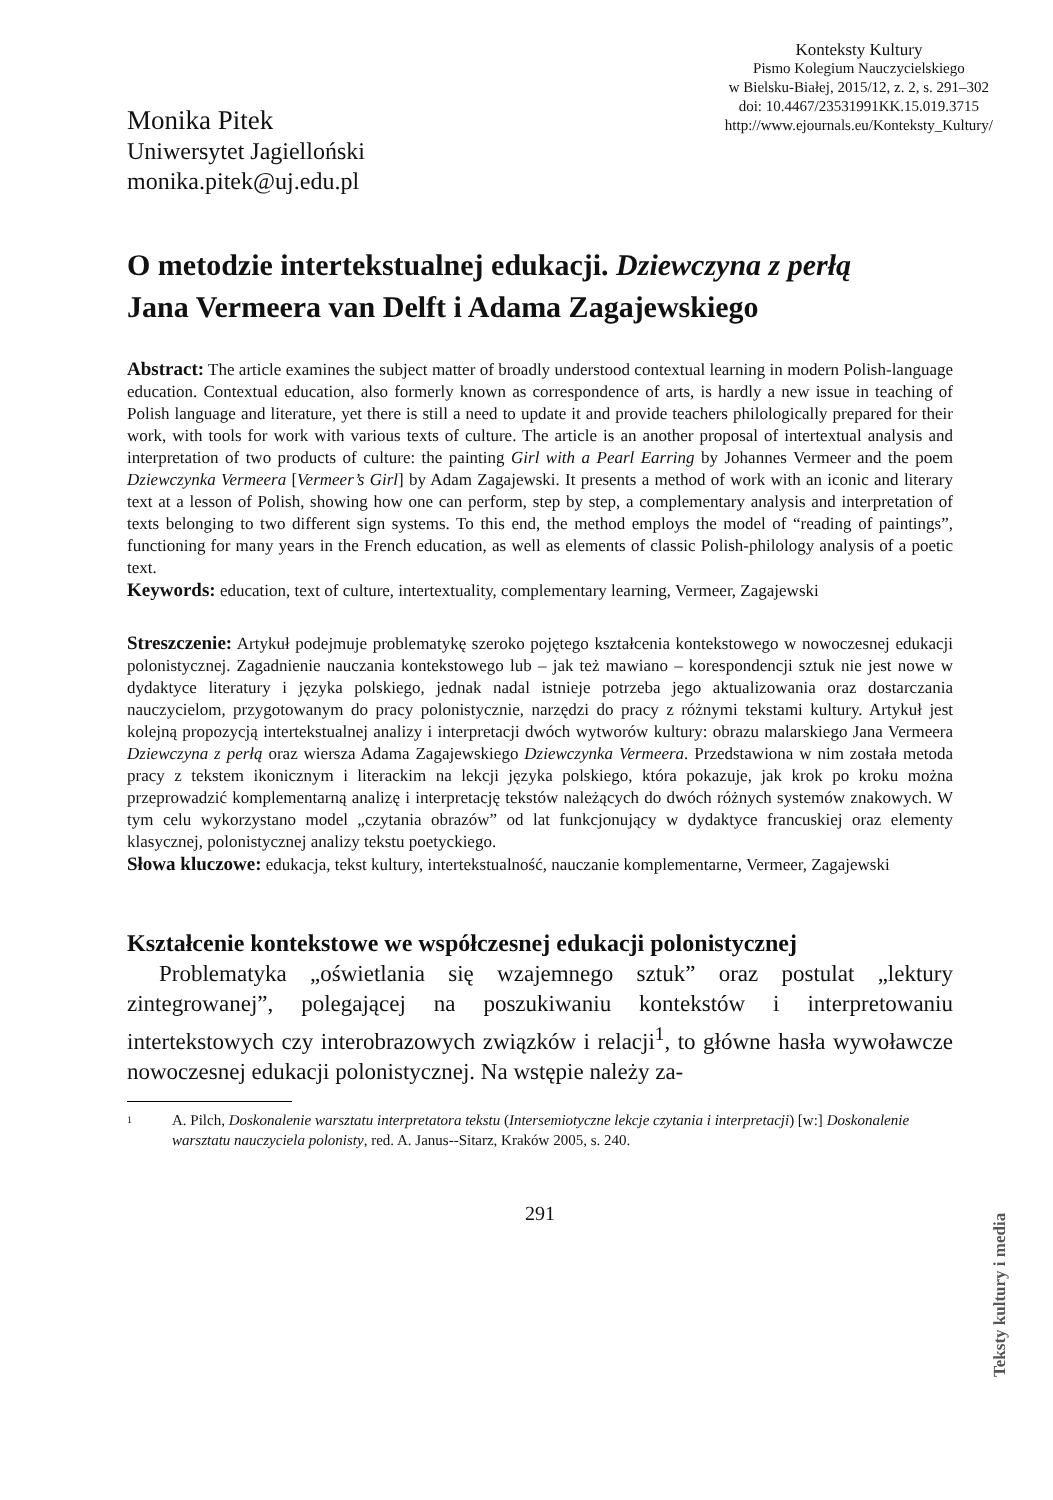Monika Pitek
Uniwersytet Jagielloński
monika.pitek@uj.edu.pl
Konteksty Kultury
Pismo Kolegium Nauczycielskiego
w Bielsku-Białej, 2015/12, z. 2, s. 291–302
doi: 10.4467/23531991KK.15.019.3715
http://www.ejournals.eu/Konteksty_Kultury/
O metodzie intertekstualnej edukacji. Dziewczyna z perłą
Jana Vermeera van Delft i Adama Zagajewskiego
Abstract: The article examines the subject matter of broadly understood contextual learning in modern Polish-language education. Contextual education, also formerly known as correspondence of arts, is hardly a new issue in teaching of Polish language and literature, yet there is still a need to update it and provide teachers philologically prepared for their work, with tools for work with various texts of culture. The article is an another proposal of intertextual analysis and interpretation of two products of culture: the painting Girl with a Pearl Earring by Johannes Vermeer and the poem Dziewczynka Vermeera [Vermeer’s Girl] by Adam Zagajewski. It presents a method of work with an iconic and literary text at a lesson of Polish, showing how one can perform, step by step, a complementary analysis and interpretation of texts belonging to two different sign systems. To this end, the method employs the model of “reading of paintings”, functioning for many years in the French education, as well as elements of classic Polish-philology analysis of a poetic text.
Keywords: education, text of culture, intertextuality, complementary learning, Vermeer, Zagajewski
Streszczenie: Artykuł podejmuje problematykę szeroko pojętego kształcenia kontekstowego w nowoczesnej edukacji polonistycznej. Zagadnienie nauczania kontekstowego lub – jak też mawiano – korespondencji sztuk nie jest nowe w dydaktyce literatury i języka polskiego, jednak nadal istnieje potrzeba jego aktualizowania oraz dostarczania nauczycielom, przygotowanym do pracy polonistycznie, narzędzi do pracy z różnymi tekstami kultury. Artykuł jest kolejną propozycją intertekstualnej analizy i interpretacji dwóch wytworów kultury: obrazu malarskiego Jana Vermeera Dziewczyna z perłą oraz wiersza Adama Zagajewskiego Dziewczynka Vermeera. Przedstawiona w nim została metoda pracy z tekstem ikonicznym i literackim na lekcji języka polskiego, która pokazuje, jak krok po kroku można przeprowadzić komplementarną analizę i interpretację tekstów należących do dwóch różnych systemów znakowych. W tym celu wykorzystano model „czytania obrazów” od lat funkcjonujący w dydaktyce francuskiej oraz elementy klasycznej, polonistycznej analizy tekstu poetyckiego.
Słowa kluczowe: edukacja, tekst kultury, intertekstualność, nauczanie komplementarne, Vermeer, Zagajewski
Kształcenie kontekstowe we współczesnej edukacji polonistycznej
Problematyka „oświetlania się wzajemnego sztuk” oraz postulat „lektury zintegrowanej”, polegającej na poszukiwaniu kontekstów i interpretowaniu intertekstowych czy interobrazowych związków i relacji<sup>1</sup>, to główne hasła wywoławcze nowoczesnej edukacji polonistycznej. Na wstępie należy za-
1
A. Pilch, Doskonalenie warsztatu interpretatora tekstu (Intersemiotyczne lekcje czytania i interpretacji) [w:] Doskonalenie warsztatu nauczyciela polonisty, red. A. Janus--Sitarz, Kraków 2005, s. 240.
291
Teksty kultury i media